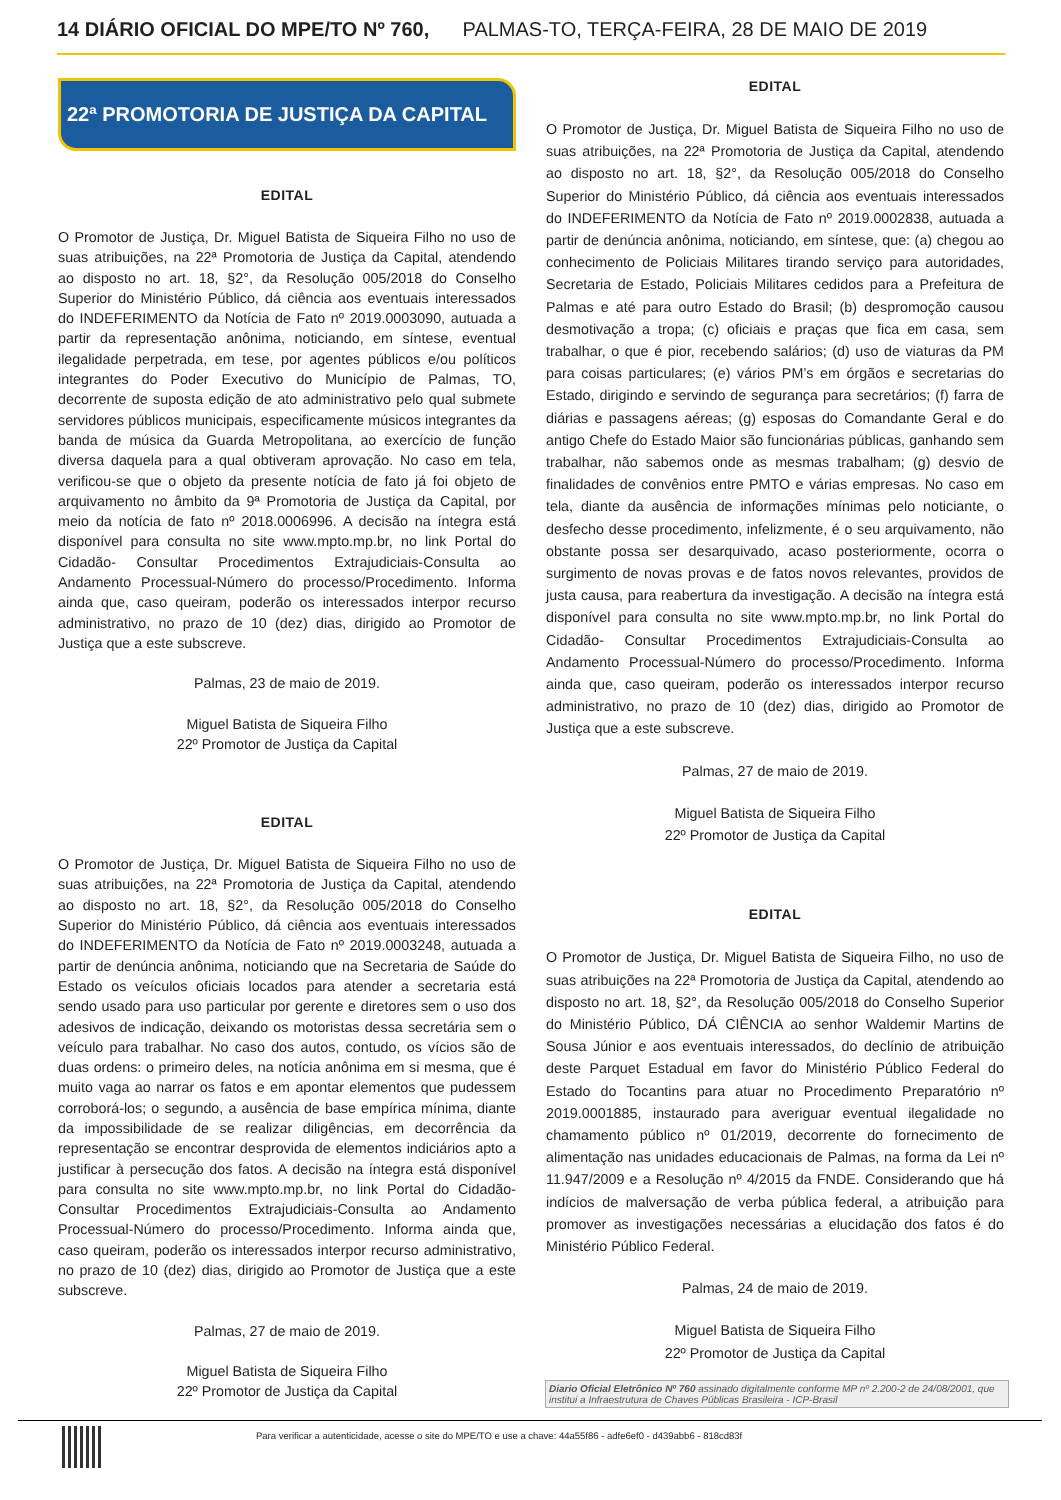14 DIÁRIO OFICIAL DO MPE/TO Nº 760, PALMAS-TO, TERÇA-FEIRA, 28 DE MAIO DE 2019
22ª PROMOTORIA DE JUSTIÇA DA CAPITAL
EDITAL
O Promotor de Justiça, Dr. Miguel Batista de Siqueira Filho no uso de suas atribuições, na 22ª Promotoria de Justiça da Capital, atendendo ao disposto no art. 18, §2°, da Resolução 005/2018 do Conselho Superior do Ministério Público, dá ciência aos eventuais interessados do INDEFERIMENTO da Notícia de Fato nº 2019.0003090, autuada a partir da representação anônima, noticiando, em síntese, eventual ilegalidade perpetrada, em tese, por agentes públicos e/ou políticos integrantes do Poder Executivo do Município de Palmas, TO, decorrente de suposta edição de ato administrativo pelo qual submete servidores públicos municipais, especificamente músicos integrantes da banda de música da Guarda Metropolitana, ao exercício de função diversa daquela para a qual obtiveram aprovação. No caso em tela, verificou-se que o objeto da presente notícia de fato já foi objeto de arquivamento no âmbito da 9ª Promotoria de Justiça da Capital, por meio da notícia de fato nº 2018.0006996. A decisão na íntegra está disponível para consulta no site www.mpto.mp.br, no link Portal do Cidadão- Consultar Procedimentos Extrajudiciais-Consulta ao Andamento Processual-Número do processo/Procedimento. Informa ainda que, caso queiram, poderão os interessados interpor recurso administrativo, no prazo de 10 (dez) dias, dirigido ao Promotor de Justiça que a este subscreve.
Palmas, 23 de maio de 2019.
Miguel Batista de Siqueira Filho
22º Promotor de Justiça da Capital
EDITAL
O Promotor de Justiça, Dr. Miguel Batista de Siqueira Filho no uso de suas atribuições, na 22ª Promotoria de Justiça da Capital, atendendo ao disposto no art. 18, §2°, da Resolução 005/2018 do Conselho Superior do Ministério Público, dá ciência aos eventuais interessados do INDEFERIMENTO da Notícia de Fato nº 2019.0003248, autuada a partir de denúncia anônima, noticiando que na Secretaria de Saúde do Estado os veículos oficiais locados para atender a secretaria está sendo usado para uso particular por gerente e diretores sem o uso dos adesivos de indicação, deixando os motoristas dessa secretária sem o veículo para trabalhar. No caso dos autos, contudo, os vícios são de duas ordens: o primeiro deles, na notícia anônima em si mesma, que é muito vaga ao narrar os fatos e em apontar elementos que pudessem corroborá-los; o segundo, a ausência de base empírica mínima, diante da impossibilidade de se realizar diligências, em decorrência da representação se encontrar desprovida de elementos indiciários apto a justificar à persecução dos fatos. A decisão na íntegra está disponível para consulta no site www.mpto.mp.br, no link Portal do Cidadão- Consultar Procedimentos Extrajudiciais-Consulta ao Andamento Processual-Número do processo/Procedimento. Informa ainda que, caso queiram, poderão os interessados interpor recurso administrativo, no prazo de 10 (dez) dias, dirigido ao Promotor de Justiça que a este subscreve.
Palmas, 27 de maio de 2019.
Miguel Batista de Siqueira Filho
22º Promotor de Justiça da Capital
EDITAL
O Promotor de Justiça, Dr. Miguel Batista de Siqueira Filho no uso de suas atribuições, na 22ª Promotoria de Justiça da Capital, atendendo ao disposto no art. 18, §2°, da Resolução 005/2018 do Conselho Superior do Ministério Público, dá ciência aos eventuais interessados do INDEFERIMENTO da Notícia de Fato nº 2019.0002838, autuada a partir de denúncia anônima, noticiando, em síntese, que: (a) chegou ao conhecimento de Policiais Militares tirando serviço para autoridades, Secretaria de Estado, Policiais Militares cedidos para a Prefeitura de Palmas e até para outro Estado do Brasil; (b) despromoção causou desmotivação a tropa; (c) oficiais e praças que fica em casa, sem trabalhar, o que é pior, recebendo salários; (d) uso de viaturas da PM para coisas particulares; (e) vários PM’s em órgãos e secretarias do Estado, dirigindo e servindo de segurança para secretários; (f) farra de diárias e passagens aéreas; (g) esposas do Comandante Geral e do antigo Chefe do Estado Maior são funcionárias públicas, ganhando sem trabalhar, não sabemos onde as mesmas trabalham; (g) desvio de finalidades de convênios entre PMTO e várias empresas. No caso em tela, diante da ausência de informações mínimas pelo noticiante, o desfecho desse procedimento, infelizmente, é o seu arquivamento, não obstante possa ser desarquivado, acaso posteriormente, ocorra o surgimento de novas provas e de fatos novos relevantes, providos de justa causa, para reabertura da investigação. A decisão na íntegra está disponível para consulta no site www.mpto.mp.br, no link Portal do Cidadão- Consultar Procedimentos Extrajudiciais-Consulta ao Andamento Processual-Número do processo/Procedimento. Informa ainda que, caso queiram, poderão os interessados interpor recurso administrativo, no prazo de 10 (dez) dias, dirigido ao Promotor de Justiça que a este subscreve.
Palmas, 27 de maio de 2019.
Miguel Batista de Siqueira Filho
22º Promotor de Justiça da Capital
EDITAL
O Promotor de Justiça, Dr. Miguel Batista de Siqueira Filho, no uso de suas atribuições na 22ª Promotoria de Justiça da Capital, atendendo ao disposto no art. 18, §2°, da Resolução 005/2018 do Conselho Superior do Ministério Público, DÁ CIÊNCIA ao senhor Waldemir Martins de Sousa Júnior e aos eventuais interessados, do declínio de atribuição deste Parquet Estadual em favor do Ministério Público Federal do Estado do Tocantins para atuar no Procedimento Preparatório nº 2019.0001885, instaurado para averiguar eventual ilegalidade no chamamento público nº 01/2019, decorrente do fornecimento de alimentação nas unidades educacionais de Palmas, na forma da Lei nº 11.947/2009 e a Resolução nº 4/2015 da FNDE. Considerando que há indícios de malversação de verba pública federal, a atribuição para promover as investigações necessárias a elucidação dos fatos é do Ministério Público Federal.
Palmas, 24 de maio de 2019.
Miguel Batista de Siqueira Filho
22º Promotor de Justiça da Capital
Diario Oficial Eletrônico Nº 760 assinado digitalmente conforme MP nº 2.200-2 de 24/08/2001, que institui a Infraestrutura de Chaves Públicas Brasileira - ICP-Brasil
Para verificar a autenticidade, acesse o site do MPE/TO e use a chave: 44a55f86 - adfe6ef0 - d439abb6 - 818cd83f